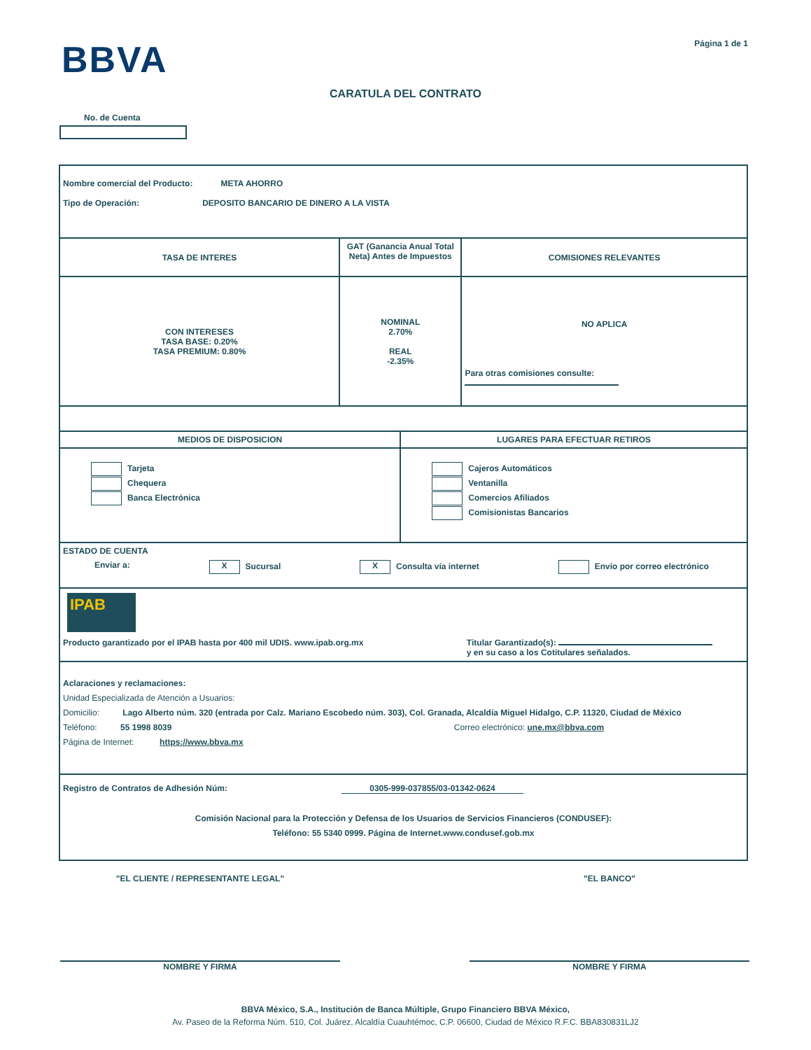BBVA
Página 1 de 1
CARATULA DEL CONTRATO
No. de Cuenta
| Nombre comercial del Producto: META AHORRO Tipo de Operación: DEPOSITO BANCARIO DE DINERO A LA VISTA | | | |
| TASA DE INTERES | GAT (Ganancia Anual Total Neta) Antes de Impuestos | | COMISIONES RELEVANTES |
| CON INTERESES TASA BASE: 0.20% TASA PREMIUM: 0.80% | NOMINAL 2.70% REAL -2.35% | | NO APLICA Para otras comisiones consulte: |
| MEDIOS DE DISPOSICION | | LUGARES PARA EFECTUAR RETIROS | |
| Tarjeta Chequera Banca Electrónica | | Cajeros Automáticos Ventanilla Comercios Afiliados Comisionistas Bancarios | |
| ESTADO DE CUENTA Enviar a: X Sucursal X Consulta vía internet Envío por correo electrónico | | | |
| IPAB Producto garantizado por el IPAB hasta por 400 mil UDIS. www.ipab.org.mx Titular Garantizado(s): y en su caso a los Cotitulares señalados. | | | |
| Aclaraciones y reclamaciones: Unidad Especializada de Atención a Usuarios: Domicilio: Lago Alberto núm. 320 (entrada por Calz. Mariano Escobedo núm. 303), Col. Granada, Alcaldía Miguel Hidalgo, C.P. 11320, Ciudad de México Teléfono: 55 1998 8039 Correo electrónico: une.mx@bbva.com Página de Internet: https://www.bbva.mx | | | |
| Registro de Contratos de Adhesión Núm: 0305-999-037855/03-01342-0624 Comisión Nacional para la Protección y Defensa de los Usuarios de Servicios Financieros (CONDUSEF): Teléfono: 55 5340 0999. Página de Internet.www.condusef.gob.mx | | | |
"EL CLIENTE / REPRESENTANTE LEGAL" "EL BANCO"
NOMBRE Y FIRMA NOMBRE Y FIRMA
BBVA México, S.A., Institución de Banca Múltiple, Grupo Financiero BBVA México,
Av. Paseo de la Reforma Núm. 510, Col. Juárez, Alcaldía Cuauhtémoc, C.P. 06600, Ciudad de México R.F.C. BBA830831LJ2